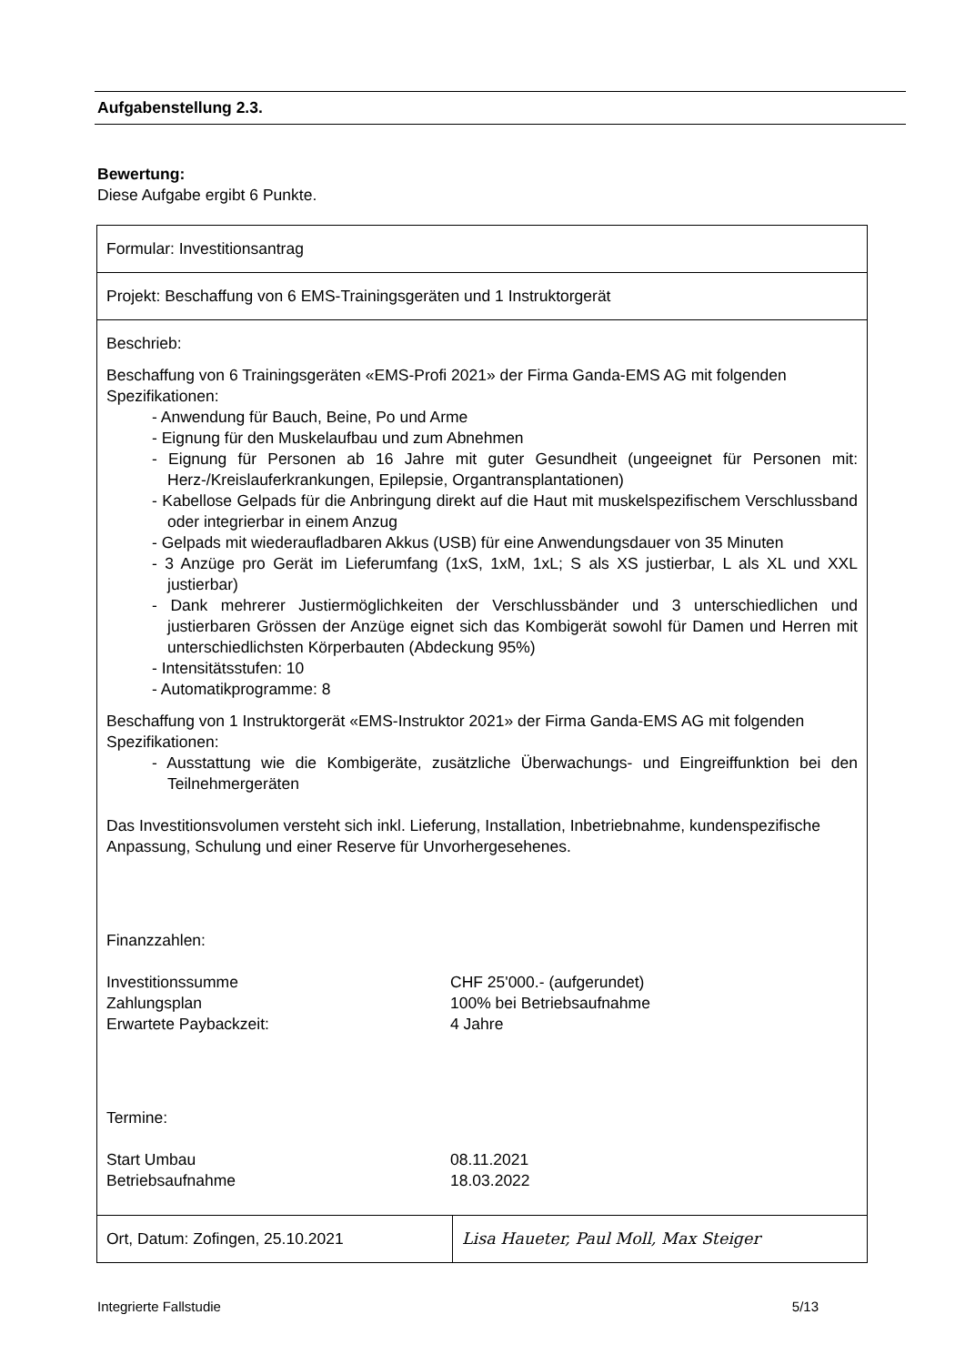Aufgabenstellung 2.3.
Bewertung:
Diese Aufgabe ergibt 6 Punkte.
| Formular: Investitionsantrag | |
| Projekt: Beschaffung von 6 EMS-Trainingsgeräten und 1 Instruktorgerät | |
| Beschrieb: Beschaffung von 6 Trainingsgeräten «EMS-Profi 2021» der Firma Ganda-EMS AG mit folgenden Spezifikationen: - Anwendung für Bauch, Beine, Po und Arme - Eignung für den Muskelaufbau und zum Abnehmen - Eignung für Personen ab 16 Jahre mit guter Gesundheit (ungeeignet für Personen mit: Herz-/Kreislauferkrankungen, Epilepsie, Organtransplantationen) - Kabellose Gelpads für die Anbringung direkt auf die Haut mit muskelspezifischem Verschlussband oder integrierbar in einem Anzug - Gelpads mit wiederaufladbaren Akkus (USB) für eine Anwendungsdauer von 35 Minuten - 3 Anzüge pro Gerät im Lieferumfang (1xS, 1xM, 1xL; S als XS justierbar, L als XL und XXL justierbar) - Dank mehrerer Justiermöglichkeiten der Verschlussbänder und 3 unterschiedlichen und justierbaren Grössen der Anzüge eignet sich das Kombigerät sowohl für Damen und Herren mit unterschiedlichsten Körperbauten (Abdeckung 95%) - Intensitätsstufen: 10 - Automatikprogramme: 8 Beschaffung von 1 Instruktorgerät «EMS-Instruktor 2021» der Firma Ganda-EMS AG mit folgenden Spezifikationen: - Ausstattung wie die Kombigeräte, zusätzliche Überwachungs- und Eingreiffunktion bei den Teilnehmergeräten Das Investitionsvolumen versteht sich inkl. Lieferung, Installation, Inbetriebnahme, kundenspezifische Anpassung, Schulung und einer Reserve für Unvorhergesehenes. Finanzzahlen: Investitionssumme CHF 25'000.- (aufgerundet) Zahlungsplan 100% bei Betriebsaufnahme Erwartete Paybackzeit: 4 Jahre Termine: Start Umbau 08.11.2021 Betriebsaufnahme 18.03.2022 | |
| Ort, Datum: Zofingen, 25.10.2021 | Lisa Haueter, Paul Moll, Max Steiger |
Integrierte Fallstudie 5/13